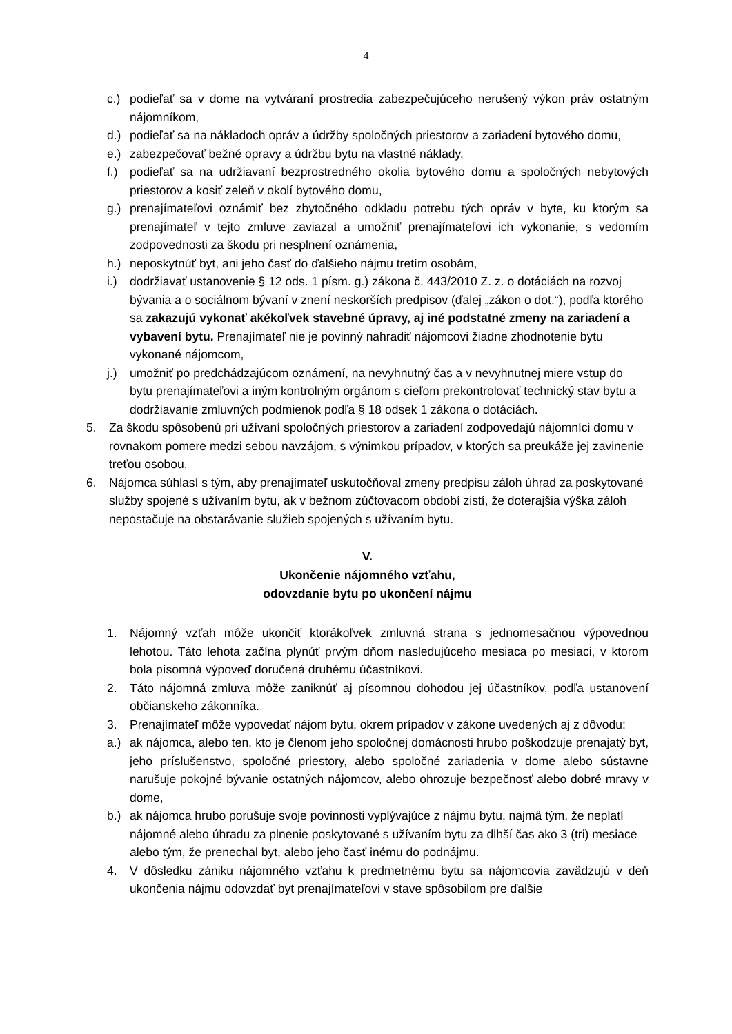4
c.) podieľať sa v dome na vytváraní prostredia zabezpečujúceho nerušený výkon práv ostatným nájomníkom,
d.) podieľať sa na nákladoch opráv a údržby spoločných priestorov a zariadení bytového domu,
e.) zabezpečovať bežné opravy a údržbu bytu na vlastné náklady,
f.) podieľať sa na udržiavaní bezprostredného okolia bytového domu a spoločných nebytových priestorov a kosiť zeleň v okolí bytového domu,
g.) prenajímateľovi oznámiť bez zbytočného odkladu potrebu tých opráv v byte, ku ktorým sa prenajímateľ v tejto zmluve zaviazal a umožniť prenajímateľovi ich vykonanie, s vedomím zodpovednosti za škodu pri nesplnení oznámenia,
h.) neposkytnúť byt, ani jeho časť do ďalšieho nájmu tretím osobám,
i.) dodržiavať ustanovenie § 12 ods. 1 písm. g.) zákona č. 443/2010 Z. z. o dotáciách na rozvoj bývania a o sociálnom bývaní v znení neskorších predpisov (ďalej „zákon o dot.“), podľa ktorého sa zakazujú vykonať akékoľvek stavebné úpravy, aj iné podstatné zmeny na zariadení a vybavení bytu. Prenajímateľ nie je povinný nahradiť nájomcovi žiadne zhodnotenie bytu vykonané nájomcom,
j.) umožniť po predchádzajúcom oznámení, na nevyhnutný čas a v nevyhnutnej miere vstup do bytu prenajímateľovi a iným kontrolným orgánom s cieľom prekontrolovať technický stav bytu a dodržiavanie zmluvných podmienok podľa § 18 odsek 1 zákona o dotáciách.
5. Za škodu spôsobenú pri užívaní spoločných priestorov a zariadení zodpovedajú nájomníci domu v rovnakom pomere medzi sebou navzájom, s výnimkou prípadov, v ktorých sa preukáže jej zavinenie treťou osobou.
6. Nájomca súhlasí s tým, aby prenajímateľ uskutočňoval zmeny predpisu záloh úhrad za poskytované služby spojené s užívaním bytu, ak v bežnom zúčtovacom období zistí, že doterajšia výška záloh nepostačuje na obstarávanie služieb spojených s užívaním bytu.
V.
Ukončenie nájomného vzťahu,
odovzdanie bytu po ukončení nájmu
1. Nájomný vzťah môže ukončiť ktorákoľvek zmluvná strana s jednomesačnou výpovednou lehotou. Táto lehota začína plynúť prvým dňom nasledujúceho mesiaca po mesiaci, v ktorom bola písomná výpoveď doručená druhému účastníkovi.
2. Táto nájomná zmluva môže zaniknúť aj písomnou dohodou jej účastníkov, podľa ustanovení občianskeho zákonníka.
3. Prenajímateľ môže vypovedať nájom bytu, okrem prípadov v zákone uvedených aj z dôvodu:
a.) ak nájomca, alebo ten, kto je členom jeho spoločnej domácnosti hrubo poškodzuje prenajatý byt, jeho príslušenstvo, spoločné priestory, alebo spoločné zariadenia v dome alebo sústavne narušuje pokojné bývanie ostatných nájomcov, alebo ohrozuje bezpečnosť alebo dobré mravy v dome,
b.) ak nájomca hrubo porušuje svoje povinnosti vyplývajúce z nájmu bytu, najmä tým, že neplatí nájomné alebo úhradu za plnenie poskytované s užívaním bytu za dlhší čas ako 3 (tri) mesiace alebo tým, že prenechal byt, alebo jeho časť inému do podnájmu.
4. V dôsledku zániku nájomného vzťahu k predmetnému bytu sa nájomcovia zavädzujú v deň ukončenia nájmu odovzdať byt prenajímateľovi v stave spôsobilom pre ďalšie